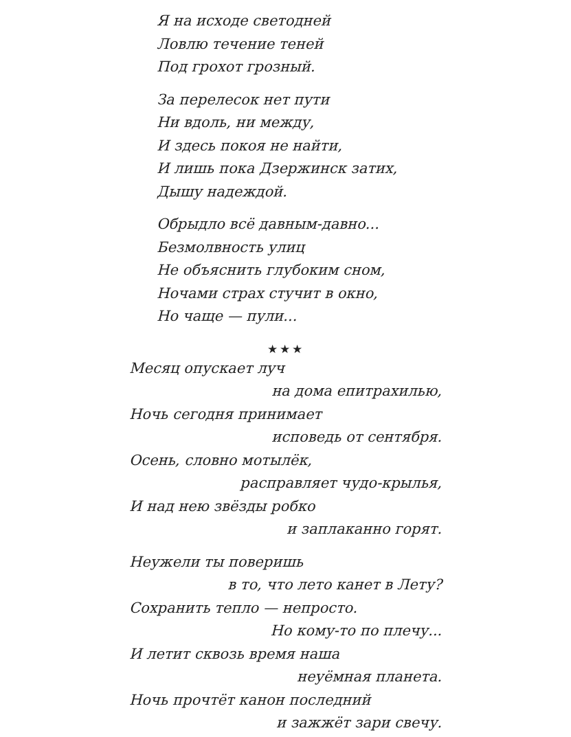Я на исходе светодней
Ловлю течение теней
Под грохот грозный.
За перелесок нет пути
Ни вдоль, ни между,
И здесь покоя не найти,
И лишь пока Дзержинск затих,
Дышу надеждой.
Обрыдло всё давным-давно...
Безмолвность улиц
Не объяснить глубоким сном,
Ночами страх стучит в окно,
Но чаще — пули...
★★★
Месяц опускает луч
на дома епитрахилью,
Ночь сегодня принимает
исповедь от сентября.
Осень, словно мотылёк,
расправляет чудо-крылья,
И над нею звёзды робко
и заплаканно горят.
Неужели ты поверишь
в то, что лето канет в Лету?
Сохранить тепло — непросто.
Но кому-то по плечу...
И летит сквозь время наша
неуёмная планета.
Ночь прочтёт канон последний
и зажжёт зари свечу.